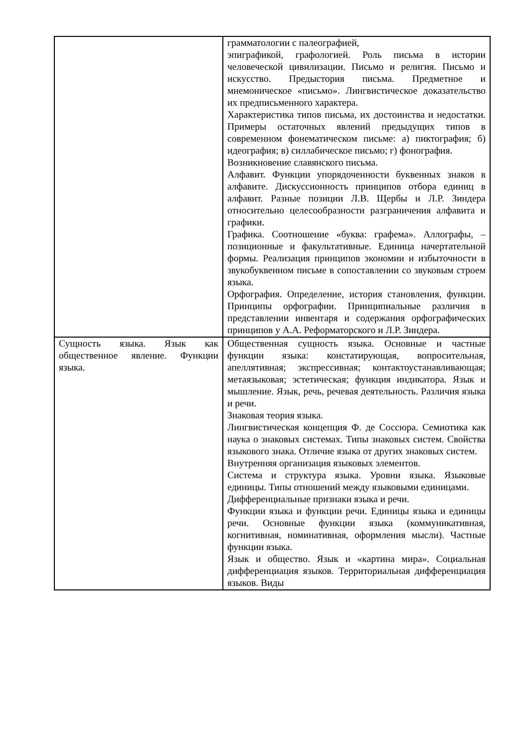| | грамматологии с палеографией, эпиграфикой, графологией. Роль письма в истории человеческой цивилизации. Письмо и религия. Письмо и искусство. Предыстория письма. Предметное и мнемоническое «письмо». Лингвистическое доказательство их предписьменного характера. Характеристика типов письма, их достоинства и недостатки. Примеры остаточных явлений предыдущих типов в современном фонематическом письме: а) пиктография; б) идеография; в) силлабическое письмо; г) фонография. Возникновение славянского письма. Алфавит. Функции упорядоченности буквенных знаков в алфавите. Дискуссионность принципов отбора единиц в алфавит. Разные позиции Л.В. Щербы и Л.Р. Зиндера относительно целесообразности разграничения алфавита и графики. Графика. Соотношение «буква: графема». Аллографы, – позиционные и факультативные. Единица начертательной формы. Реализация принципов экономии и избыточности в звукобуквенном письме в сопоставлении со звуковым строем языка. Орфография. Определение, история становления, функции. Принципы орфографии. Принципиальные различия в представлении инвентаря и содержания орфографических принципов у А.А. Реформаторского и Л.Р. Зиндера. |
| Сущность языка. Язык как общественное явление. Функции языка. | Общественная сущность языка. Основные и частные функции языка: констатирующая, вопросительная, апеллятивная; экспрессивная; контактоустанавливающая; метаязыковая; эстетическая; функция индикатора. Язык и мышление. Язык, речь, речевая деятельность. Различия языка и речи. Знаковая теория языка. Лингвистическая концепция Ф. де Соссюра. Семиотика как наука о знаковых системах. Типы знаковых систем. Свойства языкового знака. Отличие языка от других знаковых систем. Внутренняя организация языковых элементов. Система и структура языка. Уровни языка. Языковые единицы. Типы отношений между языковыми единицами. Дифференциальные признаки языка и речи. Функции языка и функции речи. Единицы языка и единицы речи. Основные функции языка (коммуникативная, когнитивная, номинативная, оформления мысли). Частные функции языка. Язык и общество. Язык и «картина мира». Социальная дифференциация языков. Территориальная дифференциация языков. Виды |